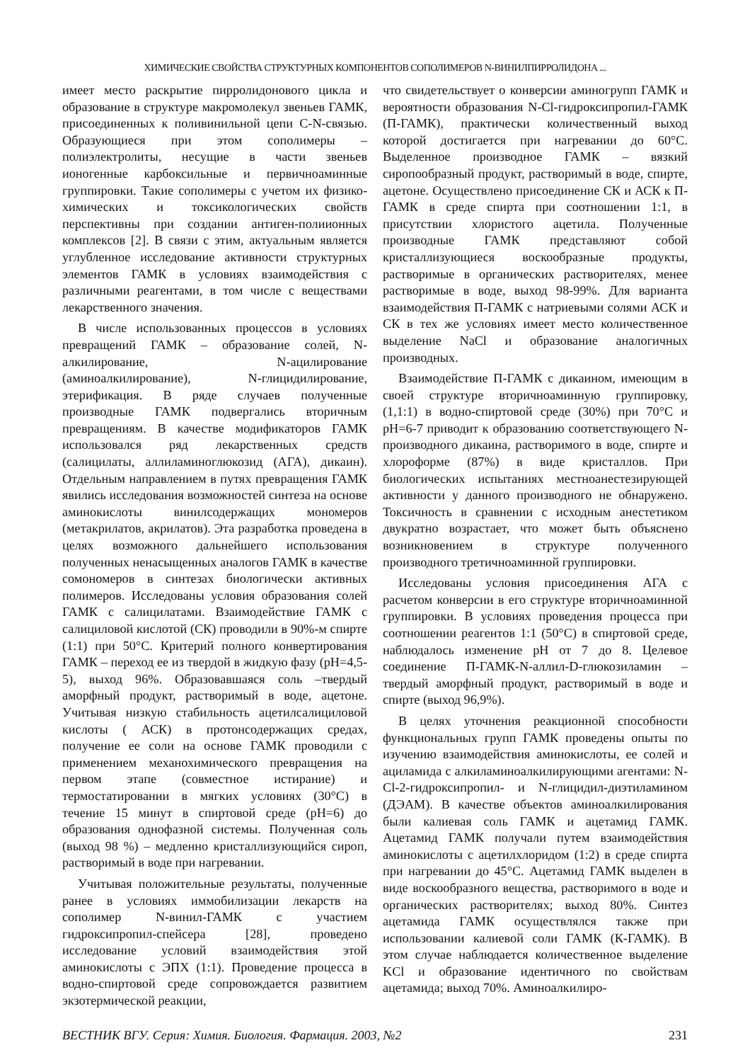ХИМИЧЕСКИЕ СВОЙСТВА СТРУКТУРНЫХ КОМПОНЕНТОВ СОПОЛИМЕРОВ N-ВИНИЛПИРРОЛИДОНА ...
имеет место раскрытие пирролидонового цикла и образование в структуре макромолекул звеньев ГАМК, присоединенных к поливинильной цепи C-N-связью. Образующиеся при этом сополимеры – полиэлектролиты, несущие в части звеньев ионогенные карбоксильные и первичноаминные группировки. Такие сополимеры с учетом их физико-химических и токсикологических свойств перспективны при создании антиген-полиионных комплексов [2]. В связи с этим, актуальным является углубленное исследование активности структурных элементов ГАМК в условиях взаимодействия с различными реагентами, в том числе с веществами лекарственного значения.
В числе использованных процессов в условиях превращений ГАМК – образование солей, N-алкилирование, N-ацилирование (аминоалкилирование), N-глицидилирование, этерификация. В ряде случаев полученные производные ГАМК подвергались вторичным превращениям. В качестве модификаторов ГАМК использовался ряд лекарственных средств (салицилаты, аллиламиноглюкозид (АГА), дикаин). Отдельным направлением в путях превращения ГАМК явились исследования возможностей синтеза на основе аминокислоты винилсодержащих мономеров (метакрилатов, акрилатов). Эта разработка проведена в целях возможного дальнейшего использования полученных ненасыщенных аналогов ГАМК в качестве сомономеров в синтезах биологически активных полимеров. Исследованы условия образования солей ГАМК с салицилатами. Взаимодействие ГАМК с салициловой кислотой (СК) проводили в 90%-м спирте (1:1) при 50°С. Критерий полного конвертирования ГАМК – переход ее из твердой в жидкую фазу (pH=4,5-5), выход 96%. Образовавшаяся соль –твердый аморфный продукт, растворимый в воде, ацетоне. Учитывая низкую стабильность ацетилсалициловой кислоты ( АСК) в протонсодержащих средах, получение ее соли на основе ГАМК проводили с применением механохимического превращения на первом этапе (совместное истирание) и термостатировании в мягких условиях (30°С) в течение 15 минут в спиртовой среде (pH=6) до образования однофазной системы. Полученная соль (выход 98 %) – медленно кристаллизующийся сироп, растворимый в воде при нагревании.
Учитывая положительные результаты, полученные ранее в условиях иммобилизации лекарств на сополимер N-винил-ГАМК с участием гидроксипропил-спейсера [28], проведено исследование условий взаимодействия этой аминокислоты с ЭПХ (1:1). Проведение процесса в водно-спиртовой среде сопровождается развитием экзотермической реакции,
что свидетельствует о конверсии аминогрупп ГАМК и вероятности образования N-Cl-гидроксипропил-ГАМК (П-ГАМК), практически количественный выход которой достигается при нагревании до 60°С. Выделенное производное ГАМК – вязкий сиропообразный продукт, растворимый в воде, спирте, ацетоне. Осуществлено присоединение СК и АСК к П-ГАМК в среде спирта при соотношении 1:1, в присутствии хлористого ацетила. Полученные производные ГАМК представляют собой кристаллизующиеся воскообразные продукты, растворимые в органических растворителях, менее растворимые в воде, выход 98-99%. Для варианта взаимодействия П-ГАМК с натриевыми солями АСК и СК в тех же условиях имеет место количественное выделение NaCl и образование аналогичных производных.
Взаимодействие П-ГАМК с дикаином, имеющим в своей структуре вторичноаминную группировку, (1,1:1) в водно-спиртовой среде (30%) при 70°С и pH=6-7 приводит к образованию соответствующего N-производного дикаина, растворимого в воде, спирте и хлороформе (87%) в виде кристаллов. При биологических испытаниях местноанестезирующей активности у данного производного не обнаружено. Токсичность в сравнении с исходным анестетиком двукратно возрастает, что может быть объяснено возникновением в структуре полученного производного третичноаминной группировки.
Исследованы условия присоединения АГА с расчетом конверсии в его структуре вторичноаминной группировки. В условиях проведения процесса при соотношении реагентов 1:1 (50°С) в спиртовой среде, наблюдалось изменение pH от 7 до 8. Целевое соединение П-ГАМК-N-аллил-D-глюкозиламин – твердый аморфный продукт, растворимый в воде и спирте (выход 96,9%).
В целях уточнения реакционной способности функциональных групп ГАМК проведены опыты по изучению взаимодействия аминокислоты, ее солей и ациламида с алкиламиноалкилирующими агентами: N-Cl-2-гидроксипропил- и N-глицидил-диэтиламином (ДЭАМ). В качестве объектов аминоалкилирования были калиевая соль ГАМК и ацетамид ГАМК. Ацетамид ГАМК получали путем взаимодействия аминокислоты с ацетилхлоридом (1:2) в среде спирта при нагревании до 45°С. Ацетамид ГАМК выделен в виде воскообразного вещества, растворимого в воде и органических растворителях; выход 80%. Синтез ацетамида ГАМК осуществлялся также при использовании калиевой соли ГАМК (К-ГАМК). В этом случае наблюдается количественное выделение KCl и образование идентичного по свойствам ацетамида; выход 70%. Аминоалкилиро-
ВЕСТНИК ВГУ. Серия: Химия. Биология. Фармация. 2003, №2 231